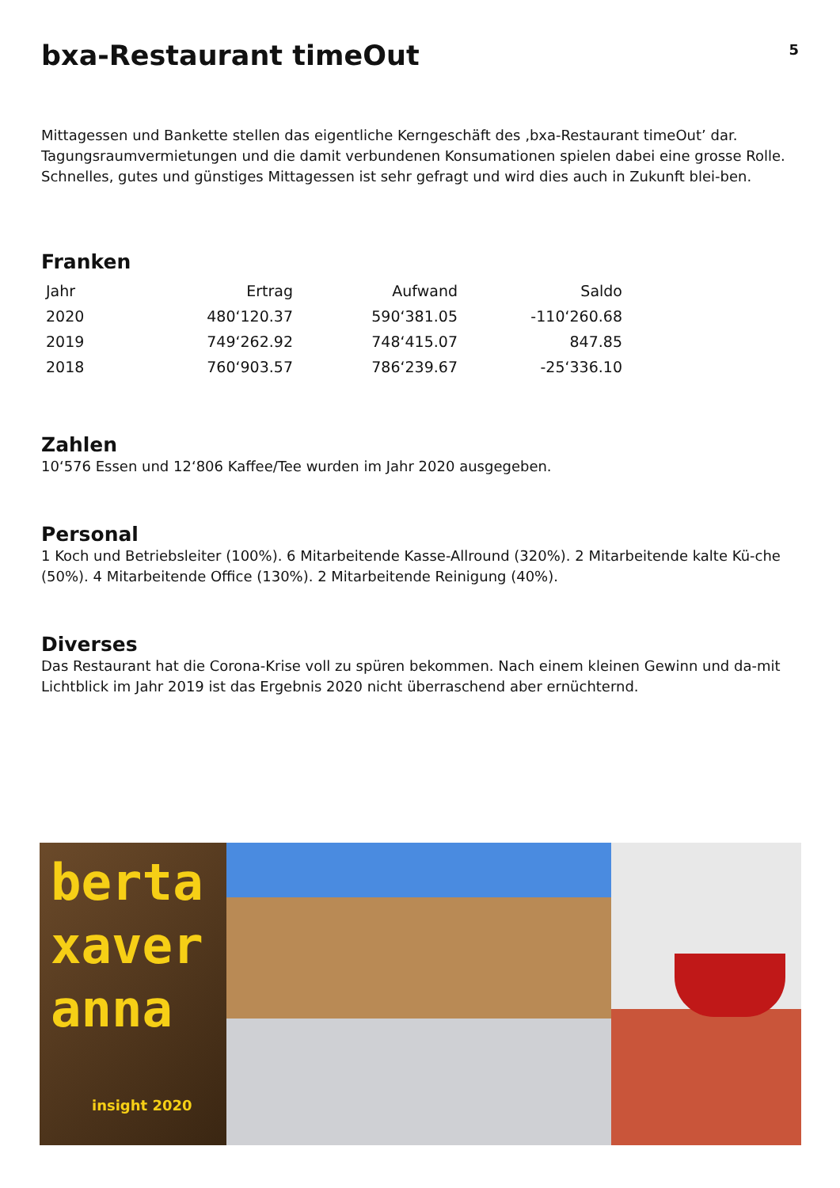bxa-Restaurant timeOut
5
Mittagessen und Bankette stellen das eigentliche Kerngeschäft des ‚bxa-Restaurant timeOut’ dar. Tagungsraumvermietungen und die damit verbundenen Konsumationen spielen dabei eine grosse Rolle. Schnelles, gutes und günstiges Mittagessen ist sehr gefragt und wird dies auch in Zukunft blei-ben.
Franken
| Jahr | Ertrag | Aufwand | Saldo |
| --- | --- | --- | --- |
| 2020 | 480‘120.37 | 590‘381.05 | -110‘260.68 |
| 2019 | 749‘262.92 | 748‘415.07 | 847.85 |
| 2018 | 760‘903.57 | 786‘239.67 | -25‘336.10 |
Zahlen
10‘576 Essen und 12‘806 Kaffee/Tee wurden im Jahr 2020 ausgegeben.
Personal
1 Koch und Betriebsleiter (100%). 6 Mitarbeitende Kasse-Allround (320%). 2 Mitarbeitende kalte Kü-che (50%). 4 Mitarbeitende Office (130%). 2 Mitarbeitende Reinigung (40%).
Diverses
Das Restaurant hat die Corona-Krise voll zu spüren bekommen. Nach einem kleinen Gewinn und da-mit Lichtblick im Jahr 2019 ist das Ergebnis 2020 nicht überraschend aber ernüchternd.
berta
xaver
anna
insight 2020